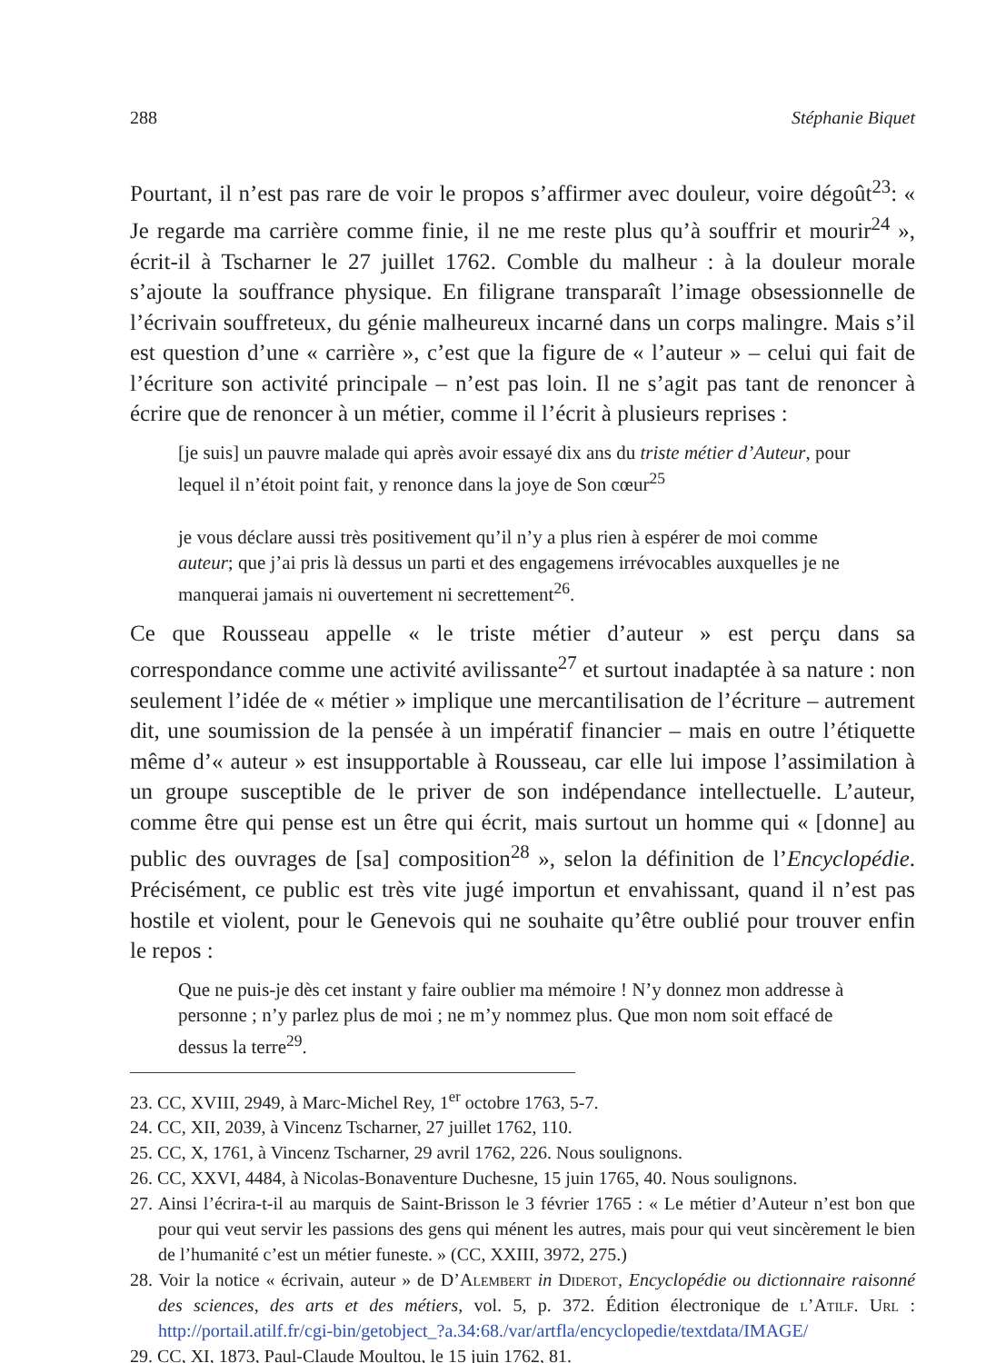288 Stéphanie Biquet
Pourtant, il n’est pas rare de voir le propos s’affirmer avec douleur, voire dégoût<sup>23</sup>: « Je regarde ma carrière comme finie, il ne me reste plus qu’à souffrir et mourir<sup>24</sup> », écrit-il à Tscharner le 27 juillet 1762. Comble du malheur : à la douleur morale s’ajoute la souffrance physique. En filigrane transparaît l’image obsessionnelle de l’écrivain souffreteux, du génie malheureux incarné dans un corps malingre. Mais s’il est question d’une « carrière », c’est que la figure de « l’auteur » – celui qui fait de l’écriture son activité principale – n’est pas loin. Il ne s’agit pas tant de renoncer à écrire que de renoncer à un métier, comme il l’écrit à plusieurs reprises :
[je suis] un pauvre malade qui après avoir essayé dix ans du triste métier d’Auteur, pour lequel il n’étoit point fait, y renonce dans la joye de Son cœur<sup>25</sup>
je vous déclare aussi très positivement qu’il n’y a plus rien à espérer de moi comme auteur; que j’ai pris là dessus un parti et des engagemens irrévocables auxquelles je ne manquerai jamais ni ouvertement ni secrettement<sup>26</sup>.
Ce que Rousseau appelle « le triste métier d’auteur » est perçu dans sa correspondance comme une activité avilissante<sup>27</sup> et surtout inadaptée à sa nature : non seulement l’idée de « métier » implique une mercantilisation de l’écriture – autrement dit, une soumission de la pensée à un impératif financier – mais en outre l’étiquette même d’« auteur » est insupportable à Rousseau, car elle lui impose l’assimilation à un groupe susceptible de le priver de son indépendance intellectuelle. L’auteur, comme être qui pense est un être qui écrit, mais surtout un homme qui « [donne] au public des ouvrages de [sa] composition<sup>28</sup> », selon la définition de l’Encyclopédie. Précisément, ce public est très vite jugé importun et envahissant, quand il n’est pas hostile et violent, pour le Genevois qui ne souhaite qu’être oublié pour trouver enfin le repos :
Que ne puis-je dès cet instant y faire oublier ma mémoire ! N’y donnez mon addresse à personne ; n’y parlez plus de moi ; ne m’y nommez plus. Que mon nom soit effacé de dessus la terre<sup>29</sup>.
23. CC, XVIII, 2949, à Marc-Michel Rey, 1<sup>er</sup> octobre 1763, 5-7.
24. CC, XII, 2039, à Vincenz Tscharner, 27 juillet 1762, 110.
25. CC, X, 1761, à Vincenz Tscharner, 29 avril 1762, 226. Nous soulignons.
26. CC, XXVI, 4484, à Nicolas-Bonaventure Duchesne, 15 juin 1765, 40. Nous soulignons.
27. Ainsi l’écrira-t-il au marquis de Saint-Brisson le 3 février 1765 : « Le métier d’Auteur n’est bon que pour qui veut servir les passions des gens qui ménent les autres, mais pour qui veut sincèrement le bien de l’humanité c’est un métier funeste. » (CC, XXIII, 3972, 275.)
28. Voir la notice « écrivain, auteur » de D’Alembert in Diderot, Encyclopédie ou dictionnaire raisonné des sciences, des arts et des métiers, vol. 5, p. 372. Édition électronique de l’Atilf. Url : http://portail.atilf.fr/cgi-bin/getobject_?a.34:68./var/artfla/encyclopedie/textdata/IMAGE/
29. CC, XI, 1873, Paul-Claude Moultou, le 15 juin 1762, 81.